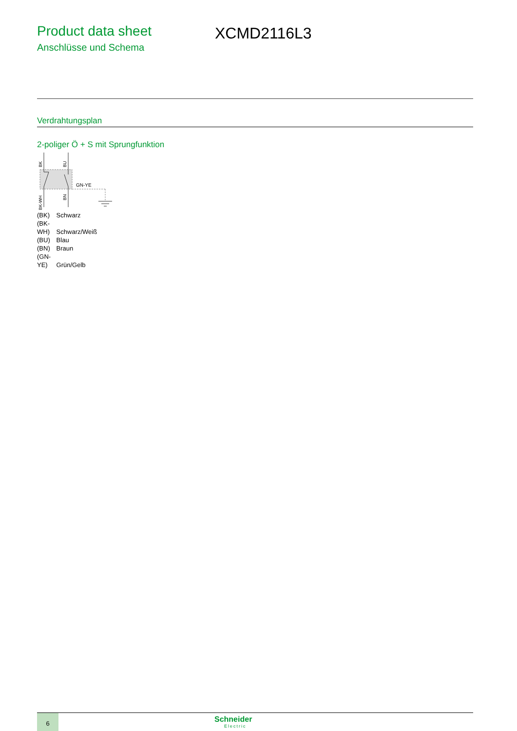Product data sheet
Anschlüsse und Schema
XCMD2116L3
Verdrahtungsplan
2-poliger Ö + S mit Sprungfunktion
GN-YE
BK
BU
BK-WH
BN
(BK) Schwarz
(BK-WH) Schwarz/Weiß
(BU) Blau
(BN) Braun
(GN-YE) Grün/Gelb
6
Schneider
Electric